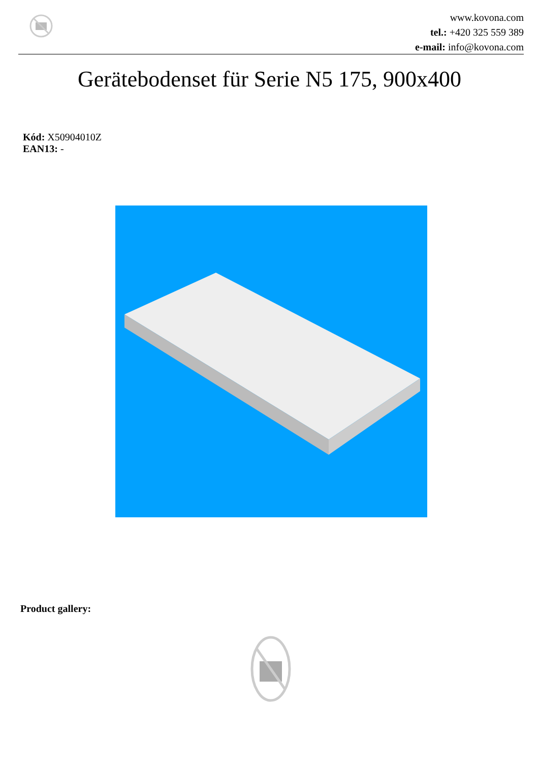www.kovona.com
tel.: +420 325 559 389
e-mail: info@kovona.com
Gerätebodenset für Serie N5 175, 900x400
Kód: X50904010Z EAN13: -
Product gallery: